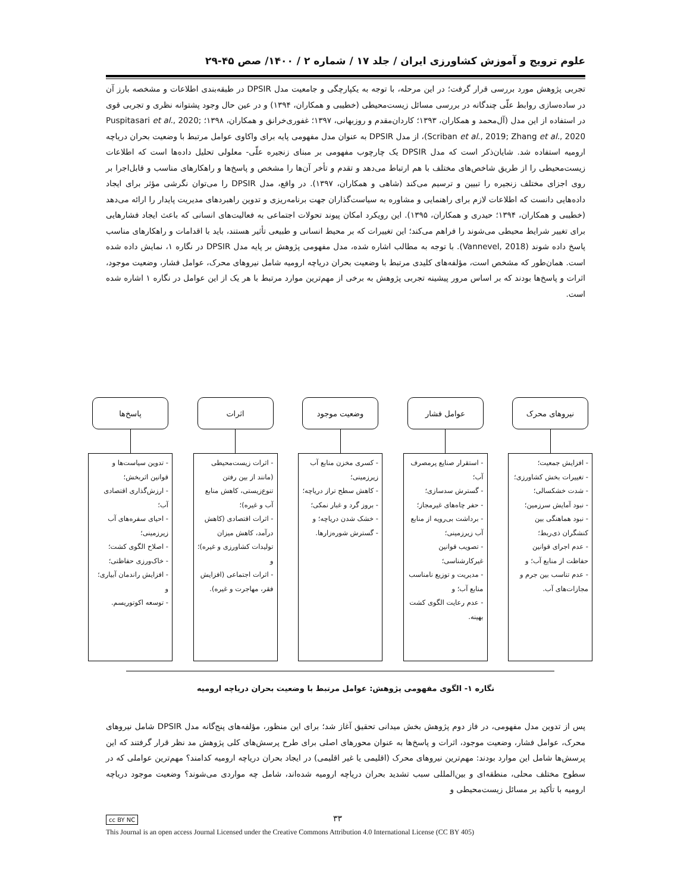علوم ترویج و آموزش کشاورزی ایران / جلد ۱۷ / شماره ۲ / ۱۴۰۰/ صص ۴۵-۲۹
تجربی پژوهش مورد بررسی قرار گرفت؛ در این مرحله، با توجه به یکپارچگی و جامعیت مدل DPSIR در طبقه‌بندی اطلاعات و مشخصه بارز آن در ساده‌سازی روابط علّی چندگانه در بررسی مسائل زیست‌محیطی (خطیبی و همکاران، ۱۳۹۴) و در عین حال وجود پشتوانه نظری و تجربی قوی در استفاده از این مدل (آل‌محمد و همکاران، ۱۳۹۳؛ کاردان‌مقدم و روزبهانی، ۱۳۹۷؛ غفوری‌خرانق و همکاران، ۱۳۹۸؛ Puspitasari et al., 2020; Scriban et al., 2019; Zhang et al., 2020)، از مدل DPSIR به عنوان مدل مفهومی پایه برای واکاوی عوامل مرتبط با وضعیت بحران دریاچه ارومیه استفاده شد. شایان‌ذکر است که مدل DPSIR یک چارچوب مفهومی بر مبنای زنجیره علّی- معلولی تحلیل داده‌ها است که اطلاعات زیست‌محیطی را از طریق شاخص‌های مختلف با هم ارتباط می‌دهد و تقدم و تأخر آن‌ها را مشخص و پاسخ‌ها و راهکارهای مناسب و قابل‌اجرا بر روی اجزای مختلف زنجیره را تبیین و ترسیم می‌کند (شاهی و همکاران، ۱۳۹۷). در واقع، مدل DPSIR را می‌توان نگرشی مؤثر برای ایجاد داده‌هایی دانست که اطلاعات لازم برای راهنمایی و مشاوره به سیاست‌گذاران جهت برنامه‌ریزی و تدوین راهبردهای مدیریت پایدار را ارائه می‌دهد (خطیبی و همکاران، ۱۳۹۴؛ حیدری و همکاران، ۱۳۹۵). این رویکرد امکان پیوند تحولات اجتماعی به فعالیت‌های انسانی که باعث ایجاد فشارهایی برای تغییر شرایط محیطی می‌شوند را فراهم می‌کند؛ این تغییرات که بر محیط انسانی و طبیعی تأثیر هستند، باید با اقدامات و راهکارهای مناسب پاسخ داده شوند (Vannevel, 2018). با توجه به مطالب اشاره شده، مدل مفهومی پژوهش بر پایه مدل DPSIR در نگاره ۱، نمایش داده شده است. همان‌طور که مشخص است، مؤلفه‌های کلیدی مرتبط با وضعیت بحران دریاچه ارومیه شامل نیروهای محرک، عوامل فشار، وضعیت موجود، اثرات و پاسخ‌ها بودند که بر اساس مرور پیشینه تجربی پژوهش به برخی از مهم‌ترین موارد مرتبط با هر یک از این عوامل در نگاره ۱ اشاره شده است.
نیروهای محرک
- افزایش جمعیت؛
- تغییرات بخش کشاورزی؛
- شدت خشکسالی؛
- نبود آمایش سرزمین؛
- نبود هماهنگی بین کنشگران ذی‌ربط؛
- عدم اجرای قوانین حفاظت از منابع آب؛ و
- عدم تناسب بین جرم و مجازات‌های آب.
عوامل فشار
- استقرار صنایع پرمصرف آب؛
- گسترش سدسازی؛
- حفر چاه‌های غیرمجاز؛
- برداشت بی‌رویه از منابع آب زیرزمینی؛
- تصویب قوانین غیرکارشناسی؛
- مدیریت و توزیع نامناسب منابع آب؛ و
- عدم رعایت الگوی کشت بهینه.
وضعیت موجود
- کسری مخزن منابع آب زیرزمینی؛
- کاهش سطح تراز دریاچه؛
- بروز گرد و غبار نمکی؛
- خشک شدن دریاچه؛ و
- گسترش شوره‌زارها.
اثرات
- اثرات زیست‌محیطی (مانند از بین رفتن تنوع‌زیستی، کاهش منابع آب و غیره)؛
- اثرات اقتصادی (کاهش درآمد، کاهش میزان تولیدات کشاورزی و غیره)؛ و
- اثرات اجتماعی (افزایش فقر، مهاجرت و غیره).
پاسخ‌ها
- تدوین سیاست‌ها و قوانین اثربخش؛
- ارزش‌گذاری اقتصادی آب؛
- احیای سفره‌های آب زیرزمینی؛
- اصلاح الگوی کشت؛
- خاک‌ورزی حفاظتی؛
- افزایش راندمان آبیاری؛ و
- توسعه اکوتوریسم.
نگاره ۱- الگوی مفهومی پژوهش: عوامل مرتبط با وضعیت بحران دریاچه ارومیه
پس از تدوین مدل مفهومی، در فاز دوم پژوهش بخش میدانی تحقیق آغاز شد؛ برای این منظور، مؤلفه‌های پنج‌گانه مدل DPSIR شامل نیروهای محرک، عوامل فشار، وضعیت موجود، اثرات و پاسخ‌ها به عنوان محورهای اصلی برای طرح پرسش‌های کلی پژوهش مد نظر قرار گرفتند که این پرسش‌ها شامل این موارد بودند: مهم‌ترین نیروهای محرک (اقلیمی یا غیر اقلیمی) در ایجاد بحران دریاچه ارومیه کدامند؟ مهم‌ترین عواملی که در سطوح مختلف محلی، منطقه‌ای و بین‌المللی سبب تشدید بحران دریاچه ارومیه شده‌اند، شامل چه مواردی می‌شوند؟ وضعیت موجود دریاچه ارومیه با تأکید بر مسائل زیست‌محیطی و
cc BY NC ۳۳
This Journal is an open access Journal Licensed under the Creative Commons Attribution 4.0 International License (CC BY 405)